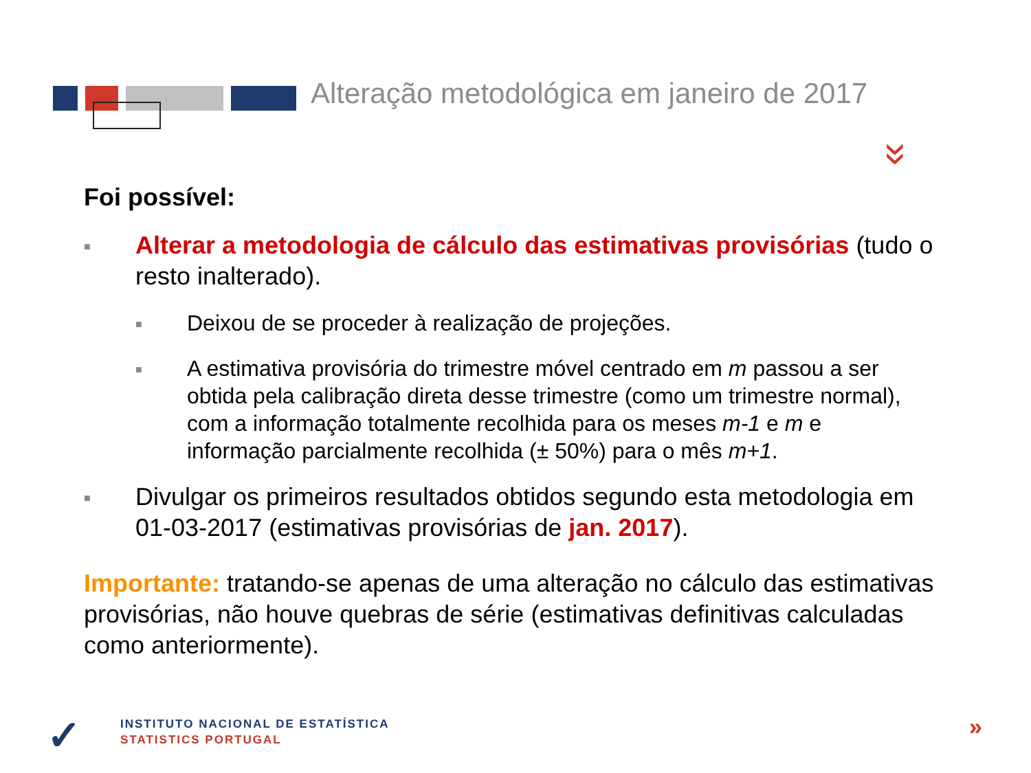Alteração metodológica em janeiro de 2017
»
Foi possível:
■ Alterar a metodologia de cálculo das estimativas provisórias (tudo o resto inalterado).
■ Deixou de se proceder à realização de projeções.
■ A estimativa provisória do trimestre móvel centrado em m passou a ser obtida pela calibração direta desse trimestre (como um trimestre normal), com a informação totalmente recolhida para os meses m-1 e m e informação parcialmente recolhida (± 50%) para o mês m+1.
■ Divulgar os primeiros resultados obtidos segundo esta metodologia em 01-03-2017 (estimativas provisórias de jan. 2017).
Importante: tratando-se apenas de uma alteração no cálculo das estimativas provisórias, não houve quebras de série (estimativas definitivas calculadas como anteriormente).
✓
INSTITUTO NACIONAL DE ESTATÍSTICA
STATISTICS PORTUGAL
»